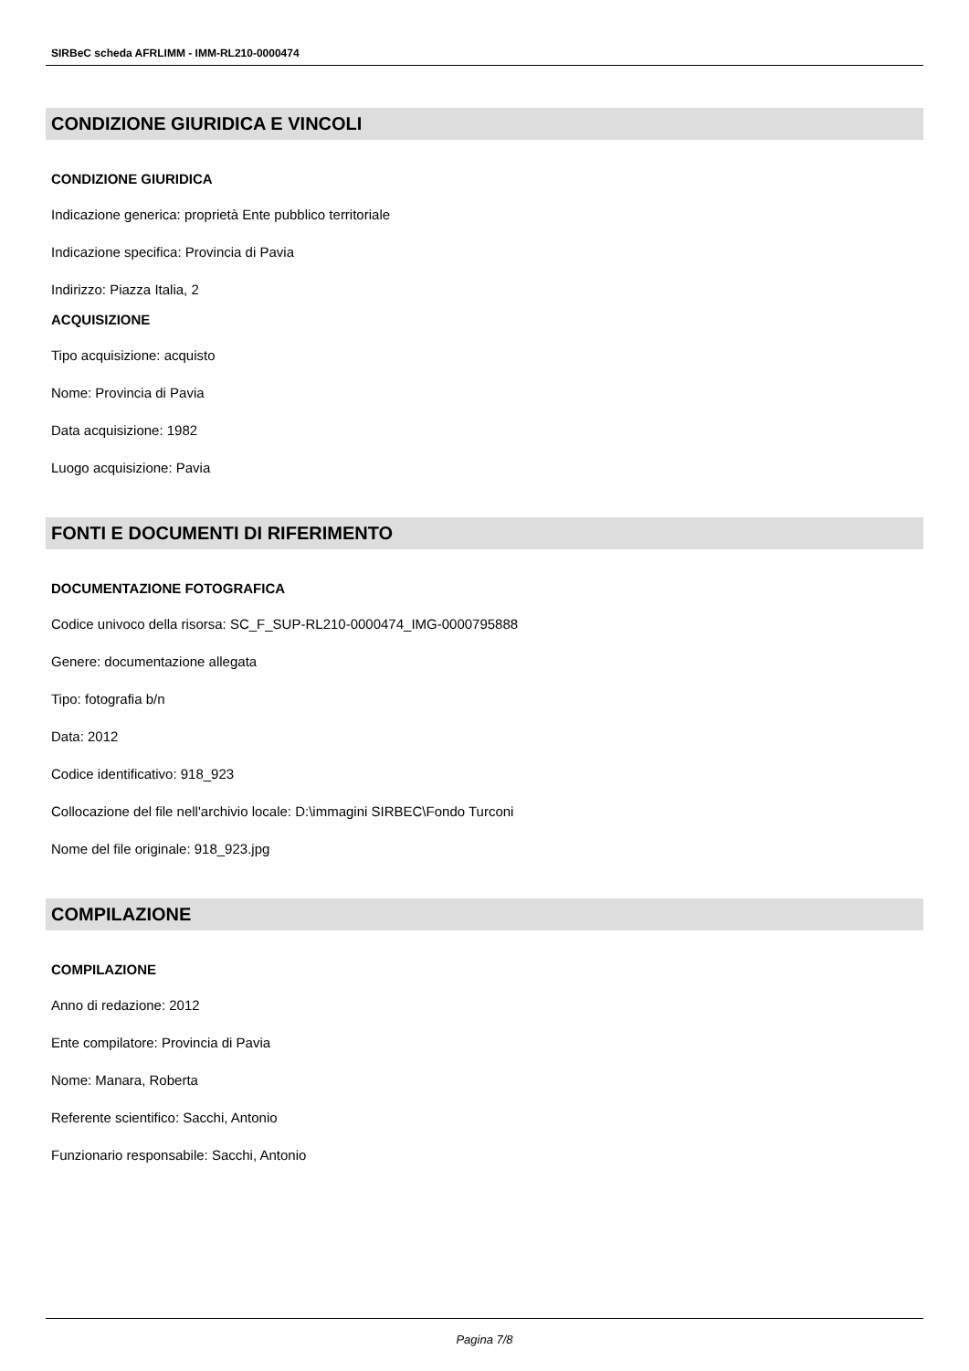SIRBeC scheda AFRLIMM - IMM-RL210-0000474
CONDIZIONE GIURIDICA E VINCOLI
CONDIZIONE GIURIDICA
Indicazione generica: proprietà Ente pubblico territoriale
Indicazione specifica: Provincia di Pavia
Indirizzo: Piazza Italia, 2
ACQUISIZIONE
Tipo acquisizione: acquisto
Nome: Provincia di Pavia
Data acquisizione: 1982
Luogo acquisizione: Pavia
FONTI E DOCUMENTI DI RIFERIMENTO
DOCUMENTAZIONE FOTOGRAFICA
Codice univoco della risorsa: SC_F_SUP-RL210-0000474_IMG-0000795888
Genere: documentazione allegata
Tipo: fotografia b/n
Data: 2012
Codice identificativo: 918_923
Collocazione del file nell'archivio locale: D:\immagini SIRBEC\Fondo Turconi
Nome del file originale: 918_923.jpg
COMPILAZIONE
COMPILAZIONE
Anno di redazione: 2012
Ente compilatore: Provincia di Pavia
Nome: Manara, Roberta
Referente scientifico: Sacchi, Antonio
Funzionario responsabile: Sacchi, Antonio
Pagina 7/8